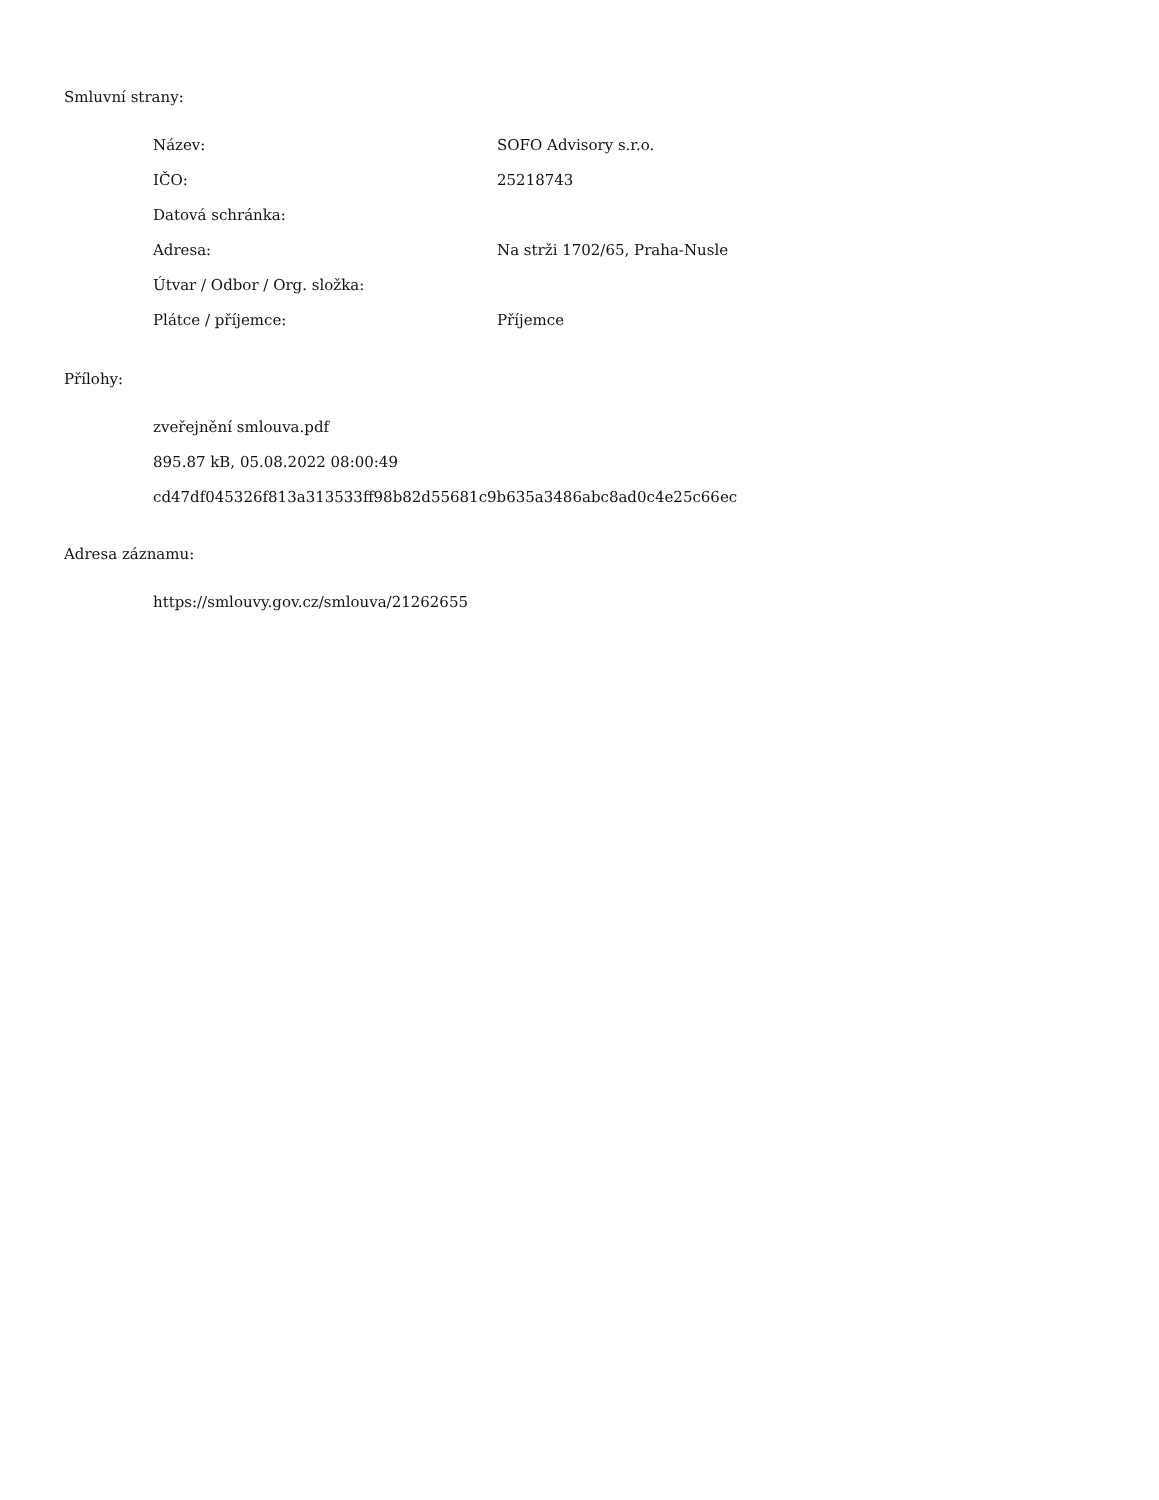Smluvní strany:
| Název: | SOFO Advisory s.r.o. |
| IČO: | 25218743 |
| Datová schránka: | |
| Adresa: | Na strži 1702/65, Praha-Nusle |
| Útvar / Odbor / Org. složka: | |
| Plátce / příjemce: | Příjemce |
Přílohy:
zveřejnění smlouva.pdf
895.87 kB, 05.08.2022 08:00:49
cd47df045326f813a313533ff98b82d55681c9b635a3486abc8ad0c4e25c66ec
Adresa záznamu:
https://smlouvy.gov.cz/smlouva/21262655